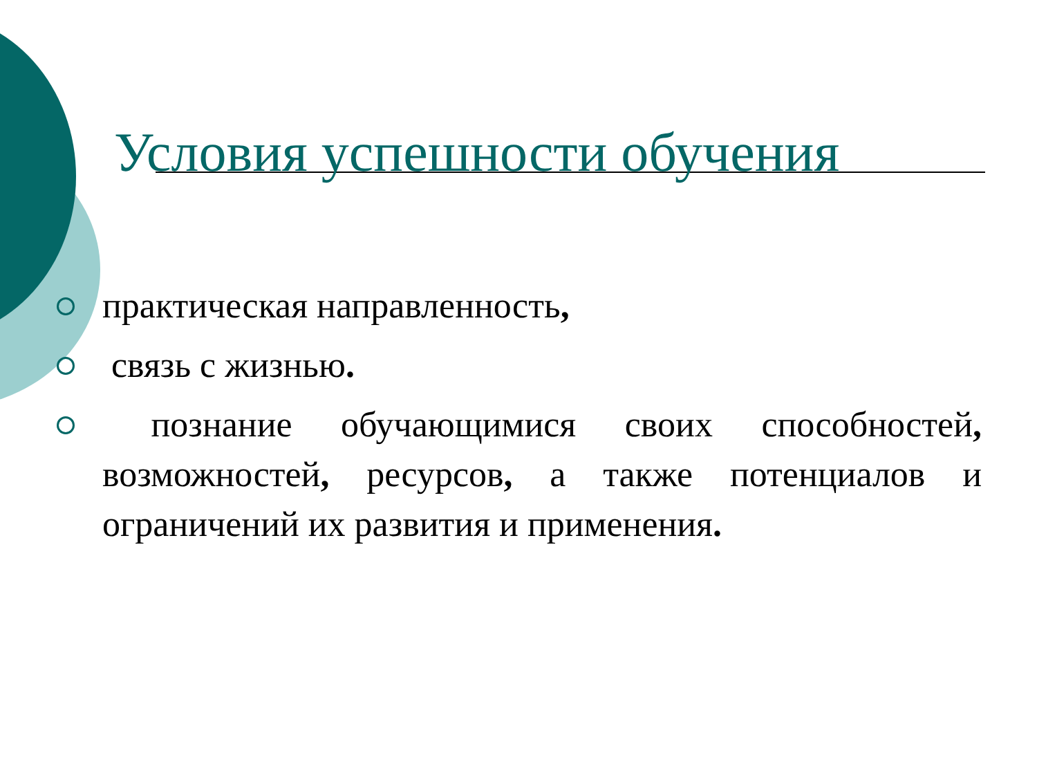Условия успешности обучения
практическая направленность,
связь с жизнью.
познание обучающимися своих способностей, возможностей, ресурсов, а также потенциалов и ограничений их развития и применения.